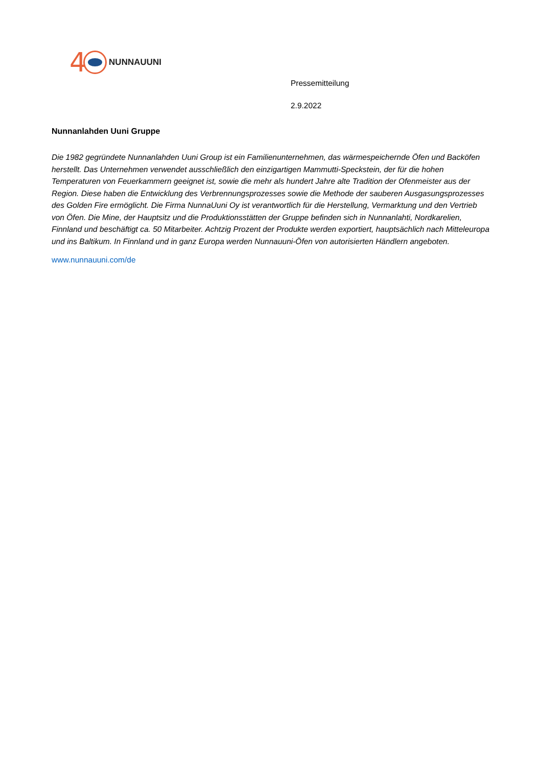4 NUNNAUUNI
Pressemitteilung
2.9.2022
Nunnanlahden Uuni Gruppe
Die 1982 gegründete Nunnanlahden Uuni Group ist ein Familienunternehmen, das wärmespeichernde Öfen und Backöfen herstellt. Das Unternehmen verwendet ausschließlich den einzigartigen Mammutti-Speckstein, der für die hohen Temperaturen von Feuerkammern geeignet ist, sowie die mehr als hundert Jahre alte Tradition der Ofenmeister aus der Region. Diese haben die Entwicklung des Verbrennungsprozesses sowie die Methode der sauberen Ausgasungsprozesses des Golden Fire ermöglicht. Die Firma NunnaUuni Oy ist verantwortlich für die Herstellung, Vermarktung und den Vertrieb von Öfen. Die Mine, der Hauptsitz und die Produktionsstätten der Gruppe befinden sich in Nunnanlahti, Nordkarelien, Finnland und beschäftigt ca. 50 Mitarbeiter. Achtzig Prozent der Produkte werden exportiert, hauptsächlich nach Mitteleuropa und ins Baltikum. In Finnland und in ganz Europa werden Nunnauuni-Öfen von autorisierten Händlern angeboten.
www.nunnauuni.com/de